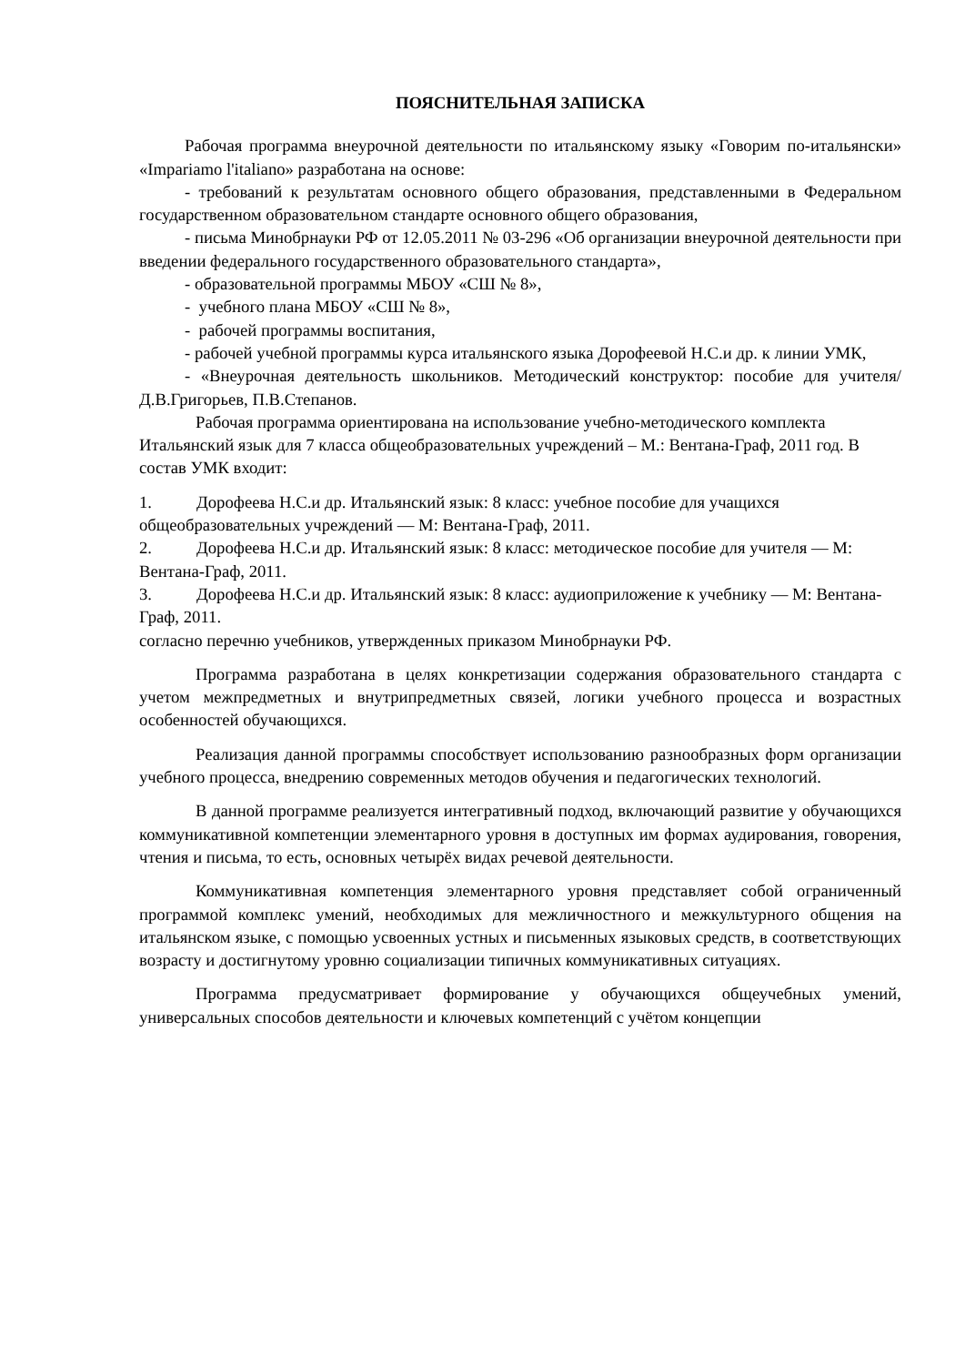ПОЯСНИТЕЛЬНАЯ ЗАПИСКА
Рабочая программа внеурочной деятельности по итальянскому языку «Говорим по-итальянски» «Impariamo l'italiano» разработана на основе:
- требований к результатам основного общего образования, представленными в Федеральном государственном образовательном стандарте основного общего образования,
- письма Минобрнауки РФ от 12.05.2011 № 03-296 «Об организации внеурочной деятельности при введении федерального государственного образовательного стандарта»,
- образовательной программы МБОУ «СШ № 8»,
- учебного плана МБОУ «СШ № 8»,
- рабочей программы воспитания,
- рабочей учебной программы курса итальянского языка Дорофеевой Н.С.и др. к линии УМК,
- «Внеурочная деятельность школьников. Методический конструктор: пособие для учителя/Д.В.Григорьев, П.В.Степанов.
Рабочая программа ориентирована на использование учебно-методического комплекта Итальянский язык для 7 класса общеобразовательных учреждений – М.: Вентана-Граф, 2011 год. В состав УМК входит:
1. Дорофеева Н.С.и др. Итальянский язык: 8 класс: учебное пособие для учащихся общеобразовательных учреждений — М: Вентана-Граф, 2011.
2. Дорофеева Н.С.и др. Итальянский язык: 8 класс: методическое пособие для учителя — М: Вентана-Граф, 2011.
3. Дорофеева Н.С.и др. Итальянский язык: 8 класс: аудиоприложение к учебнику — М: Вентана-Граф, 2011.
согласно перечню учебников, утвержденных приказом Минобрнауки РФ.
Программа разработана в целях конкретизации содержания образовательного стандарта с учетом межпредметных и внутрипредметных связей, логики учебного процесса и возрастных особенностей обучающихся.
Реализация данной программы способствует использованию разнообразных форм организации учебного процесса, внедрению современных методов обучения и педагогических технологий.
В данной программе реализуется интегративный подход, включающий развитие у обучающихся коммуникативной компетенции элементарного уровня в доступных им формах аудирования, говорения, чтения и письма, то есть, основных четырёх видах речевой деятельности.
Коммуникативная компетенция элементарного уровня представляет собой ограниченный программой комплекс умений, необходимых для межличностного и межкультурного общения на итальянском языке, с помощью усвоенных устных и письменных языковых средств, в соответствующих возрасту и достигнутому уровню социализации типичных коммуникативных ситуациях.
Программа предусматривает формирование у обучающихся общеучебных умений, универсальных способов деятельности и ключевых компетенций с учётом концепции